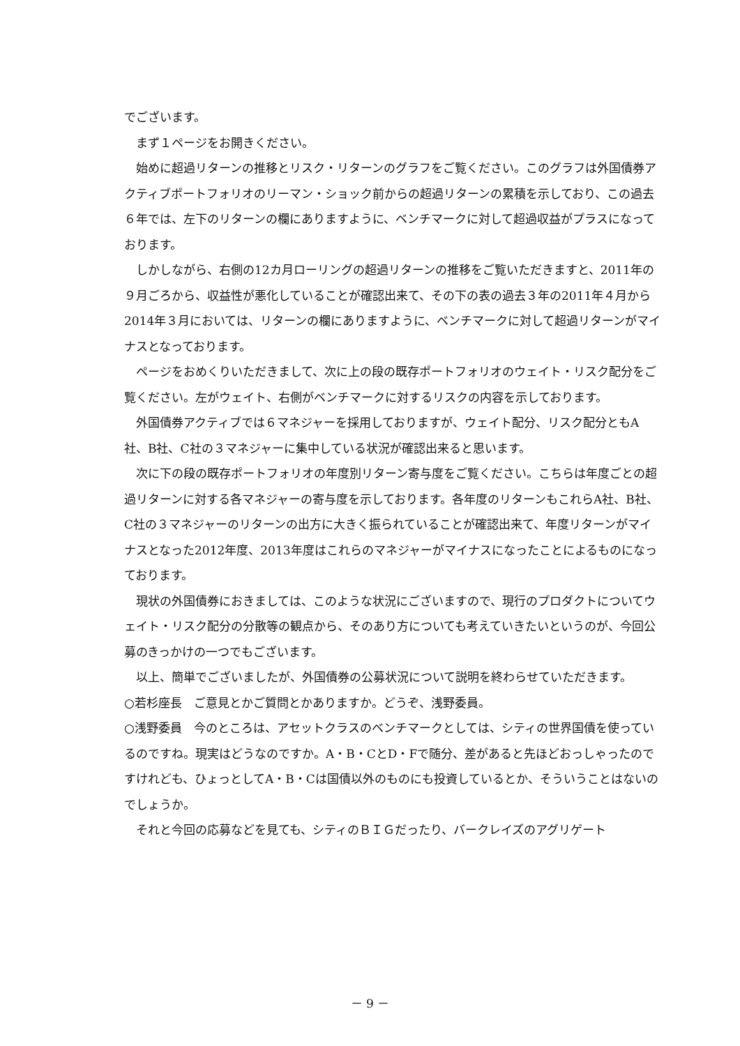でございます。
まず１ページをお開きください。
始めに超過リターンの推移とリスク・リターンのグラフをご覧ください。このグラフは外国債券アクティブポートフォリオのリーマン・ショック前からの超過リターンの累積を示しており、この過去６年では、左下のリターンの欄にありますように、ベンチマークに対して超過収益がプラスになっております。
しかしながら、右側の12カ月ローリングの超過リターンの推移をご覧いただきますと、2011年の９月ごろから、収益性が悪化していることが確認出来て、その下の表の過去３年の2011年４月から2014年３月においては、リターンの欄にありますように、ベンチマークに対して超過リターンがマイナスとなっております。
ページをおめくりいただきまして、次に上の段の既存ポートフォリオのウェイト・リスク配分をご覧ください。左がウェイト、右側がベンチマークに対するリスクの内容を示しております。
外国債券アクティブでは６マネジャーを採用しておりますが、ウェイト配分、リスク配分ともA社、B社、C社の３マネジャーに集中している状況が確認出来ると思います。
次に下の段の既存ポートフォリオの年度別リターン寄与度をご覧ください。こちらは年度ごとの超過リターンに対する各マネジャーの寄与度を示しております。各年度のリターンもこれらA社、B社、C社の３マネジャーのリターンの出方に大きく振られていることが確認出来て、年度リターンがマイナスとなった2012年度、2013年度はこれらのマネジャーがマイナスになったことによるものになっております。
現状の外国債券におきましては、このような状況にございますので、現行のプロダクトについてウェイト・リスク配分の分散等の観点から、そのあり方についても考えていきたいというのが、今回公募のきっかけの一つでもございます。
以上、簡単でございましたが、外国債券の公募状況について説明を終わらせていただきます。
○若杉座長　ご意見とかご質問とかありますか。どうぞ、浅野委員。
○浅野委員　今のところは、アセットクラスのベンチマークとしては、シティの世界国債を使っているのですね。現実はどうなのですか。A・B・CとD・Fで随分、差があると先ほどおっしゃったのですけれども、ひょっとしてA・B・Cは国債以外のものにも投資しているとか、そういうことはないのでしょうか。
それと今回の応募などを見ても、シティのＢＩＧだったり、バークレイズのアグリゲート
－ 9 －